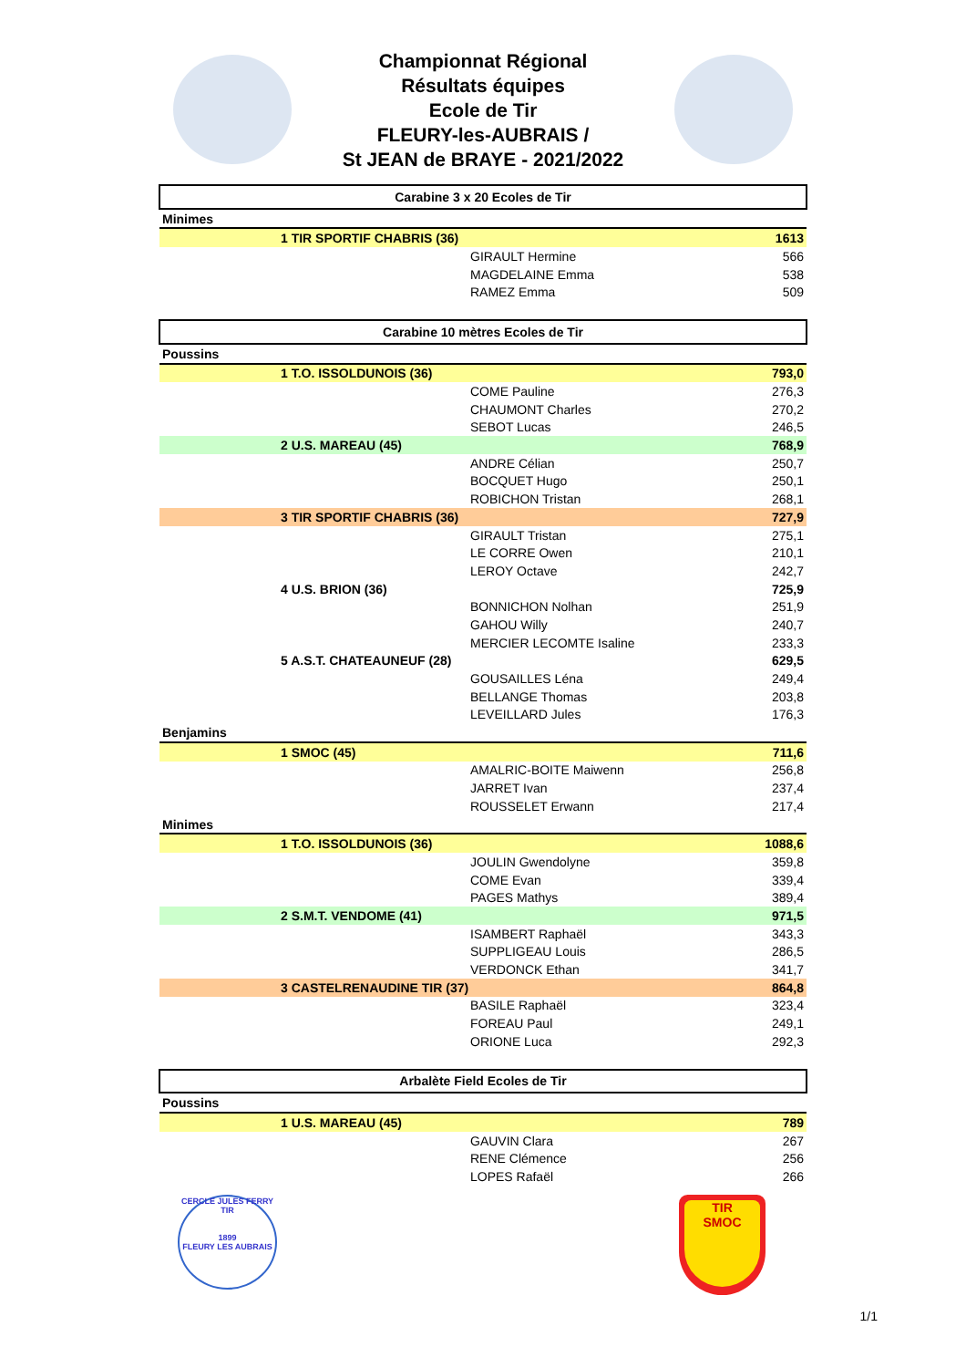Championnat Régional
Résultats équipes
Ecole de Tir
FLEURY-les-AUBRAIS /
St JEAN de BRAYE - 2021/2022
| Carabine 3 x 20 Ecoles de Tir | | | |
| Minimes | | | |
| | 1 TIR SPORTIF CHABRIS (36) | | 1613 |
| | | GIRAULT Hermine | 566 |
| | | MAGDELAINE Emma | 538 |
| | | RAMEZ Emma | 509 |
| Carabine 10 mètres Ecoles de Tir | | | |
| Poussins | | | |
| | 1 T.O. ISSOLDUNOIS (36) | | 793,0 |
| | | COME Pauline | 276,3 |
| | | CHAUMONT Charles | 270,2 |
| | | SEBOT Lucas | 246,5 |
| | 2 U.S. MAREAU (45) | | 768,9 |
| | | ANDRE Célian | 250,7 |
| | | BOCQUET Hugo | 250,1 |
| | | ROBICHON Tristan | 268,1 |
| | 3 TIR SPORTIF CHABRIS (36) | | 727,9 |
| | | GIRAULT Tristan | 275,1 |
| | | LE CORRE Owen | 210,1 |
| | | LEROY Octave | 242,7 |
| | 4 U.S. BRION (36) | | 725,9 |
| | | BONNICHON Nolhan | 251,9 |
| | | GAHOU Willy | 240,7 |
| | | MERCIER LECOMTE Isaline | 233,3 |
| | 5 A.S.T. CHATEAUNEUF (28) | | 629,5 |
| | | GOUSAILLES Léna | 249,4 |
| | | BELLANGE Thomas | 203,8 |
| | | LEVEILLARD Jules | 176,3 |
| Benjamins | | | |
| | 1 SMOC (45) | | 711,6 |
| | | AMALRIC-BOITE Maiwenn | 256,8 |
| | | JARRET Ivan | 237,4 |
| | | ROUSSELET Erwann | 217,4 |
| Minimes | | | |
| | 1 T.O. ISSOLDUNOIS (36) | | 1088,6 |
| | | JOULIN Gwendolyne | 359,8 |
| | | COME Evan | 339,4 |
| | | PAGES Mathys | 389,4 |
| | 2 S.M.T. VENDOME (41) | | 971,5 |
| | | ISAMBERT Raphaël | 343,3 |
| | | SUPPLIGEAU Louis | 286,5 |
| | | VERDONCK Ethan | 341,7 |
| | 3 CASTELRENAUDINE TIR (37) | | 864,8 |
| | | BASILE Raphaël | 323,4 |
| | | FOREAU Paul | 249,1 |
| | | ORIONE Luca | 292,3 |
| Arbalète Field Ecoles de Tir | | | |
| Poussins | | | |
| | 1 U.S. MAREAU (45) | | 789 |
| | | GAUVIN Clara | 267 |
| | | RENE Clémence | 256 |
| | | LOPES Rafaël | 266 |
CERCLE JULES FERRY TIR
1899
FLEURY LES AUBRAIS
TIR
SMOC
1/1